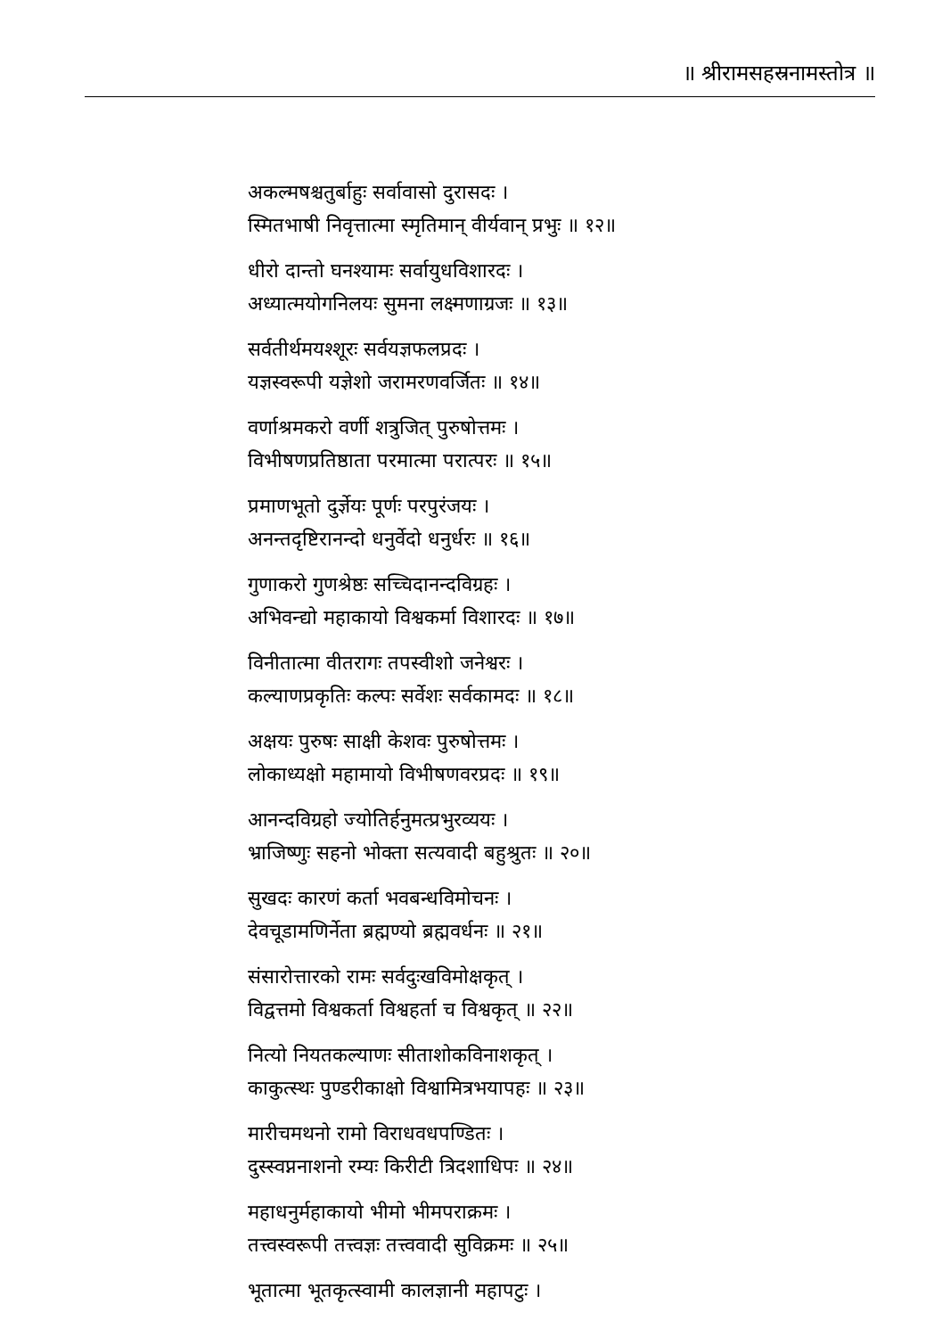॥ श्रीरामसहस्रनामस्तोत्र ॥
अकल्मषश्चतुर्बाहुः सर्वावासो दुरासदः ।
स्मितभाषी निवृत्तात्मा स्मृतिमान् वीर्यवान् प्रभुः ॥ १२॥
धीरो दान्तो घनश्यामः सर्वायुधविशारदः ।
अध्यात्मयोगनिलयः सुमना लक्ष्मणाग्रजः ॥ १३॥
सर्वतीर्थमयश्शूरः सर्वयज्ञफलप्रदः ।
यज्ञस्वरूपी यज्ञेशो जरामरणवर्जितः ॥ १४॥
वर्णाश्रमकरो वर्णी शत्रुजित् पुरुषोत्तमः ।
विभीषणप्रतिष्ठाता परमात्मा परात्परः ॥ १५॥
प्रमाणभूतो दुर्ज्ञेयः पूर्णः परपुरंजयः ।
अनन्तदृष्टिरानन्दो धनुर्वेदो धनुर्धरः ॥ १६॥
गुणाकरो गुणश्रेष्ठः सच्चिदानन्दविग्रहः ।
अभिवन्द्यो महाकायो विश्वकर्मा विशारदः ॥ १७॥
विनीतात्मा वीतरागः तपस्वीशो जनेश्वरः ।
कल्याणप्रकृतिः कल्पः सर्वेशः सर्वकामदः ॥ १८॥
अक्षयः पुरुषः साक्षी केशवः पुरुषोत्तमः ।
लोकाध्यक्षो महामायो विभीषणवरप्रदः ॥ १९॥
आनन्दविग्रहो ज्योतिर्हनुमत्प्रभुरव्ययः ।
भ्राजिष्णुः सहनो भोक्ता सत्यवादी बहुश्रुतः ॥ २०॥
सुखदः कारणं कर्ता भवबन्धविमोचनः ।
देवचूडामणिर्नेता ब्रह्मण्यो ब्रह्मवर्धनः ॥ २१॥
संसारोत्तारको रामः सर्वदुःखविमोक्षकृत् ।
विद्वत्तमो विश्वकर्ता विश्वहर्ता च विश्वकृत् ॥ २२॥
नित्यो नियतकल्याणः सीताशोकविनाशकृत् ।
काकुत्स्थः पुण्डरीकाक्षो विश्वामित्रभयापहः ॥ २३॥
मारीचमथनो रामो विराधवधपण्डितः ।
दुस्स्वप्ननाशनो रम्यः किरीटी त्रिदशाधिपः ॥ २४॥
महाधनुर्महाकायो भीमो भीमपराक्रमः ।
तत्त्वस्वरूपी तत्त्वज्ञः तत्त्ववादी सुविक्रमः ॥ २५॥
भूतात्मा भूतकृत्स्वामी कालज्ञानी महापटुः ।